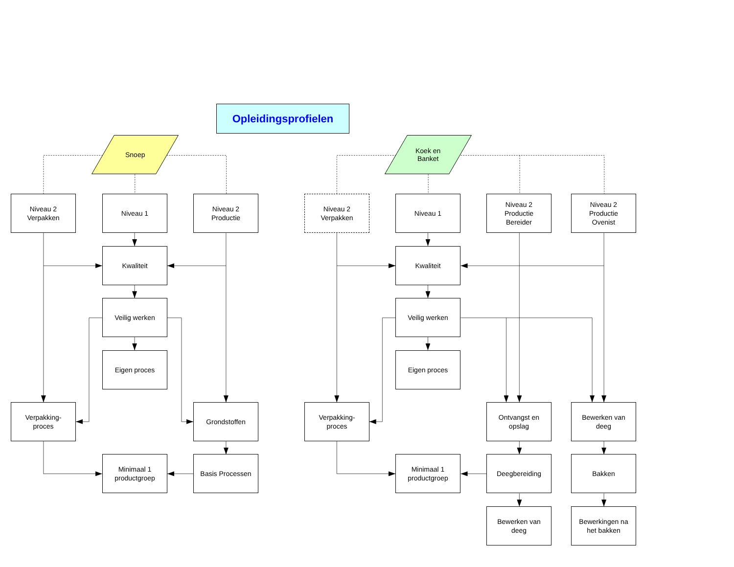Opleidingsprofielen
Snoep
Koek en
Banket
Niveau 2
Verpakken
Niveau 1
Niveau 2
Productie
Niveau 2
Verpakken
Niveau 1
Niveau 2
Productie
Bereider
Niveau 2
Productie
Ovenist
Kwaliteit
Kwaliteit
Veilig werken
Veilig werken
Eigen proces
Eigen proces
Verpakking-
proces
Grondstoffen
Verpakking-
proces
Ontvangst en
opslag
Bewerken van
deeg
Minimaal 1
productgroep
Basis Processen
Minimaal 1
productgroep
Deegbereiding
Bakken
Bewerken van
deeg
Bewerkingen na
het bakken